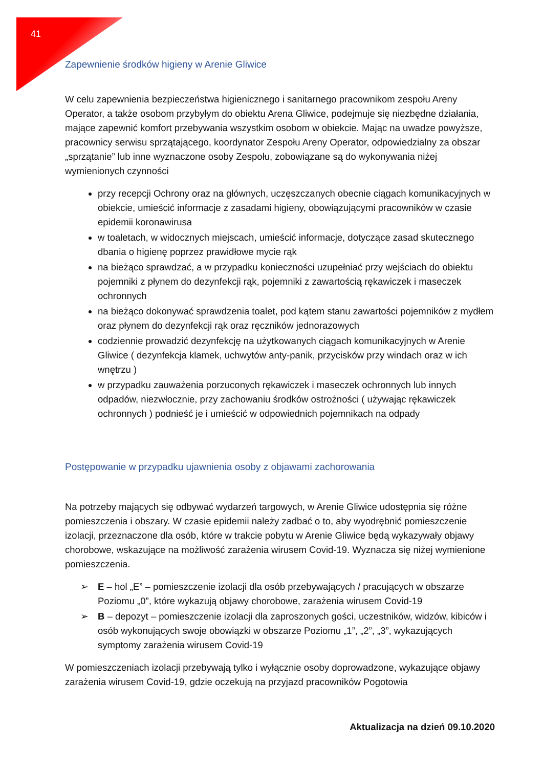41
Zapewnienie środków higieny w Arenie Gliwice
W celu zapewnienia bezpieczeństwa higienicznego i sanitarnego pracownikom zespołu Areny Operator, a także osobom przybyłym do obiektu Arena Gliwice, podejmuje się niezbędne działania, mające zapewnić komfort przebywania wszystkim osobom w obiekcie. Mając na uwadze powyższe, pracownicy serwisu sprzątającego, koordynator Zespołu Areny Operator, odpowiedzialny za obszar „sprzątanie” lub inne wyznaczone osoby Zespołu, zobowiązane są do wykonywania niżej wymienionych czynności
przy recepcji Ochrony oraz na głównych, uczęszczanych obecnie ciągach komunikacyjnych w obiekcie, umieścić informacje z zasadami higieny, obowiązującymi pracowników w czasie epidemii koronawirusa
w toaletach, w widocznych miejscach, umieścić informacje, dotyczące zasad skutecznego dbania o higienę poprzez prawidłowe mycie rąk
na bieżąco sprawdzać, a w przypadku konieczności uzupełniać przy wejściach do obiektu pojemniki z płynem do dezynfekcji rąk, pojemniki z zawartością rękawiczek i maseczek ochronnych
na bieżąco dokonywać sprawdzenia toalet, pod kątem stanu zawartości pojemników z mydłem oraz płynem do dezynfekcji rąk oraz ręczników jednorazowych
codziennie prowadzić dezynfekcję na użytkowanych ciągach komunikacyjnych w Arenie Gliwice ( dezynfekcja klamek, uchwytów anty-panik, przycisków przy windach oraz w ich wnętrzu )
w przypadku zauważenia porzuconych rękawiczek i maseczek ochronnych lub innych odpadów, niezwłocznie, przy zachowaniu środków ostrożności ( używając rękawiczek ochronnych ) podnieść je i umieścić w odpowiednich pojemnikach na odpady
Postępowanie w przypadku ujawnienia osoby z objawami zachorowania
Na potrzeby mających się odbywać wydarzeń targowych, w Arenie Gliwice udostępnia się różne pomieszczenia i obszary. W czasie epidemii należy zadbać o to, aby wyodrębnić pomieszczenie izolacji, przeznaczone dla osób, które w trakcie pobytu w Arenie Gliwice będą wykazywały objawy chorobowe, wskazujące na możliwość zarażenia wirusem Covid-19. Wyznacza się niżej wymienione pomieszczenia.
➢ E – hol „E” – pomieszczenie izolacji dla osób przebywających / pracujących w obszarze Poziomu „0”, które wykazują objawy chorobowe, zarażenia wirusem Covid-19
➢ B – depozyt – pomieszczenie izolacji dla zaproszonych gości, uczestników, widzów, kibiców i osób wykonujących swoje obowiązki w obszarze Poziomu „1”, „2”, „3”, wykazujących symptomy zarażenia wirusem Covid-19
W pomieszczeniach izolacji przebywają tylko i wyłącznie osoby doprowadzone, wykazujące objawy zarażenia wirusem Covid-19, gdzie oczekują na przyjazd pracowników Pogotowia
Aktualizacja na dzień 09.10.2020